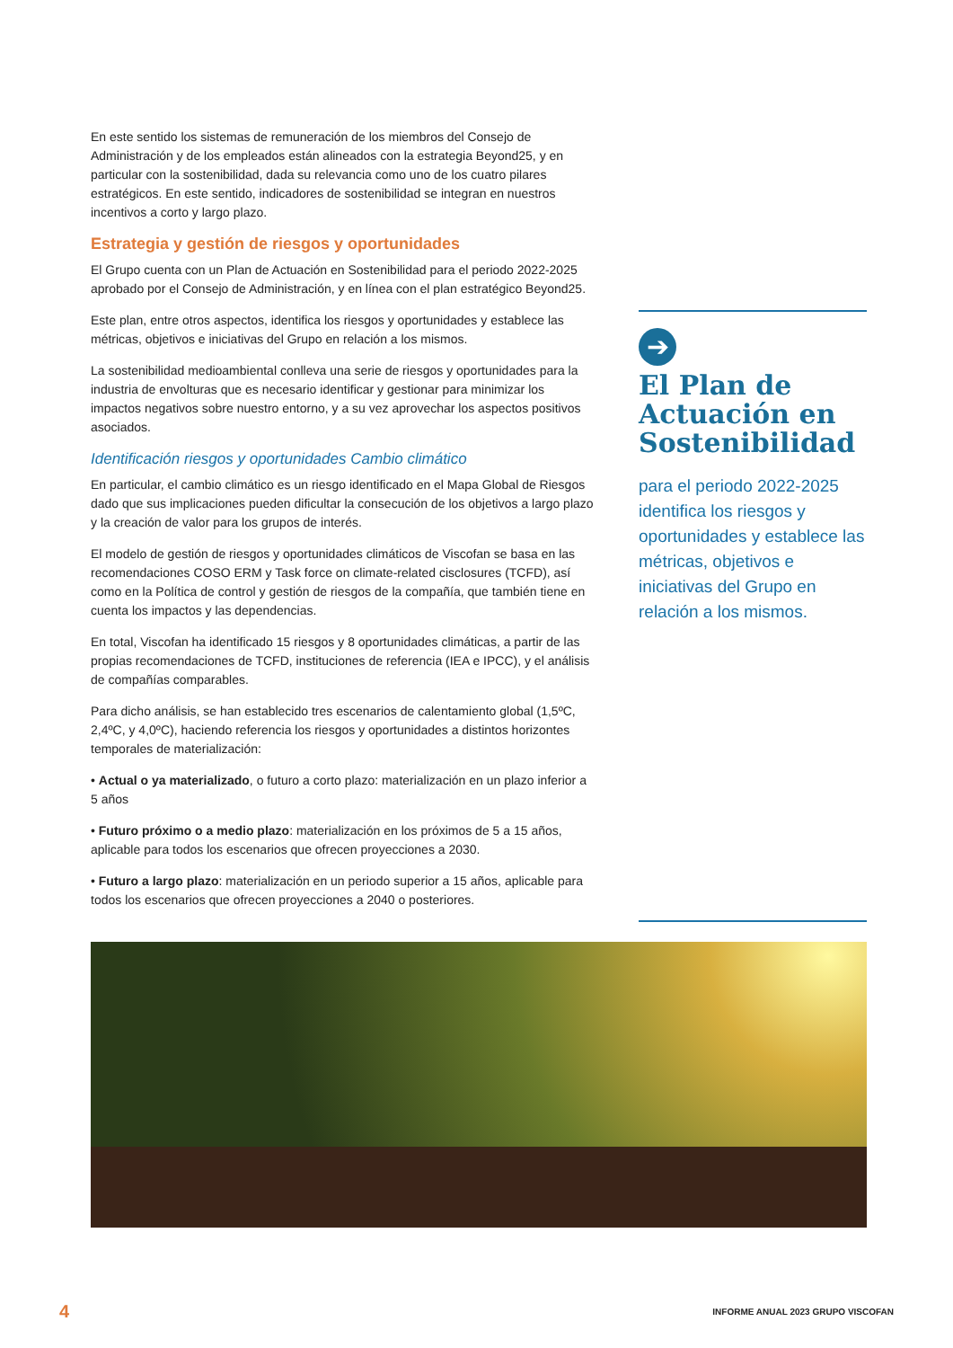En este sentido los sistemas de remuneración de los miembros del Consejo de Administración y de los empleados están alineados con la estrategia Beyond25, y en particular con la sostenibilidad, dada su relevancia como uno de los cuatro pilares estratégicos. En este sentido, indicadores de sostenibilidad se integran en nuestros incentivos a corto y largo plazo.
Estrategia y gestión de riesgos y oportunidades
El Grupo cuenta con un Plan de Actuación en Sostenibilidad para el periodo 2022-2025 aprobado por el Consejo de Administración, y en línea con el plan estratégico Beyond25.
Este plan, entre otros aspectos, identifica los riesgos y oportunidades y establece las métricas, objetivos e iniciativas del Grupo en relación a los mismos.
La sostenibilidad medioambiental conlleva una serie de riesgos y oportunidades para la industria de envolturas que es necesario identificar y gestionar para minimizar los impactos negativos sobre nuestro entorno, y a su vez aprovechar los aspectos positivos asociados.
Identificación riesgos y oportunidades Cambio climático
En particular, el cambio climático es un riesgo identificado en el Mapa Global de Riesgos dado que sus implicaciones pueden dificultar la consecución de los objetivos a largo plazo y la creación de valor para los grupos de interés.
El modelo de gestión de riesgos y oportunidades climáticos de Viscofan se basa en las recomendaciones COSO ERM y Task force on climate-related cisclosures (TCFD), así como en la Política de control y gestión de riesgos de la compañía, que también tiene en cuenta los impactos y las dependencias.
En total, Viscofan ha identificado 15 riesgos y 8 oportunidades climáticas, a partir de las propias recomendaciones de TCFD, instituciones de referencia (IEA e IPCC), y el análisis de compañías comparables.
Para dicho análisis, se han establecido tres escenarios de calentamiento global (1,5ºC, 2,4ºC, y 4,0ºC), haciendo referencia los riesgos y oportunidades a distintos horizontes temporales de materialización:
• Actual o ya materializado, o futuro a corto plazo: materialización en un plazo inferior a 5 años
• Futuro próximo o a medio plazo: materialización en los próximos de 5 a 15 años, aplicable para todos los escenarios que ofrecen proyecciones a 2030.
• Futuro a largo plazo: materialización en un periodo superior a 15 años, aplicable para todos los escenarios que ofrecen proyecciones a 2040 o posteriores.
➔
El Plan de Actuación en Sostenibilidad
para el periodo 2022-2025 identifica los riesgos y oportunidades y establece las métricas, objetivos e iniciativas del Grupo en relación a los mismos.
4 INFORME ANUAL 2023 GRUPO VISCOFAN